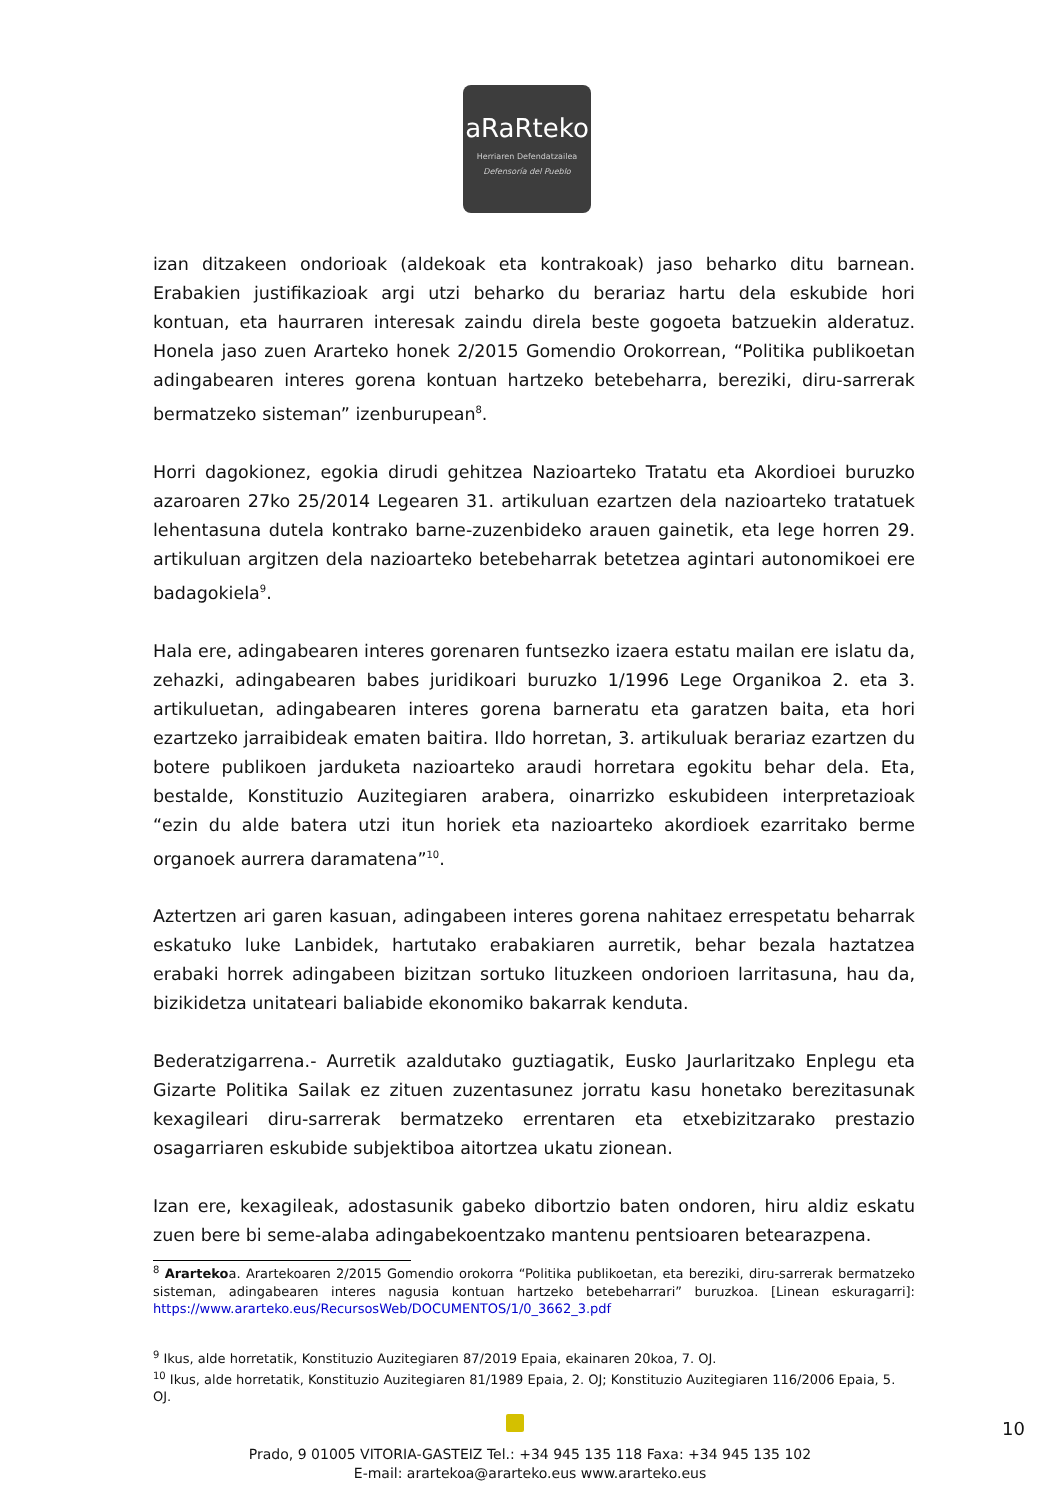aRaRteko
Herriaren Defendatzailea
Defensoría del Pueblo
izan ditzakeen ondorioak (aldekoak eta kontrakoak) jaso beharko ditu barnean. Erabakien justifikazioak argi utzi beharko du berariaz hartu dela eskubide hori kontuan, eta haurraren interesak zaindu direla beste gogoeta batzuekin alderatuz. Honela jaso zuen Ararteko honek 2/2015 Gomendio Orokorrean, “Politika publikoetan adingabearen interes gorena kontuan hartzeko betebeharra, bereziki, diru-sarrerak bermatzeko sisteman” izenburupean<sup>8</sup>.
Horri dagokionez, egokia dirudi gehitzea Nazioarteko Tratatu eta Akordioei buruzko azaroaren 27ko 25/2014 Legearen 31. artikuluan ezartzen dela nazioarteko tratatuek lehentasuna dutela kontrako barne-zuzenbideko arauen gainetik, eta lege horren 29. artikuluan argitzen dela nazioarteko betebeharrak betetzea agintari autonomikoei ere badagokiela<sup>9</sup>.
Hala ere, adingabearen interes gorenaren funtsezko izaera estatu mailan ere islatu da, zehazki, adingabearen babes juridikoari buruzko 1/1996 Lege Organikoa 2. eta 3. artikuluetan, adingabearen interes gorena barneratu eta garatzen baita, eta hori ezartzeko jarraibideak ematen baitira. Ildo horretan, 3. artikuluak berariaz ezartzen du botere publikoen jarduketa nazioarteko araudi horretara egokitu behar dela. Eta, bestalde, Konstituzio Auzitegiaren arabera, oinarrizko eskubideen interpretazioak “ezin du alde batera utzi itun horiek eta nazioarteko akordioek ezarritako berme organoek aurrera daramatena”<sup>10</sup>.
Aztertzen ari garen kasuan, adingabeen interes gorena nahitaez errespetatu beharrak eskatuko luke Lanbidek, hartutako erabakiaren aurretik, behar bezala haztatzea erabaki horrek adingabeen bizitzan sortuko lituzkeen ondorioen larritasuna, hau da, bizikidetza unitateari baliabide ekonomiko bakarrak kenduta.
Bederatzigarrena.- Aurretik azaldutako guztiagatik, Eusko Jaurlaritzako Enplegu eta Gizarte Politika Sailak ez zituen zuzentasunez jorratu kasu honetako berezitasunak kexagileari diru-sarrerak bermatzeko errentaren eta etxebizitzarako prestazio osagarriaren eskubide subjektiboa aitortzea ukatu zionean.
Izan ere, kexagileak, adostasunik gabeko dibortzio baten ondoren, hiru aldiz eskatu zuen bere bi seme-alaba adingabekoentzako mantenu pentsioaren betearazpena.
<sup>8</sup> Arartekoa. Arartekoaren 2/2015 Gomendio orokorra “Politika publikoetan, eta bereziki, diru-sarrerak bermatzeko sisteman, adingabearen interes nagusia kontuan hartzeko betebeharrari” buruzkoa. [Linean eskuragarri]: https://www.ararteko.eus/RecursosWeb/DOCUMENTOS/1/0_3662_3.pdf
<sup>9</sup> Ikus, alde horretatik, Konstituzio Auzitegiaren 87/2019 Epaia, ekainaren 20koa, 7. OJ.
<sup>10</sup> Ikus, alde horretatik, Konstituzio Auzitegiaren 81/1989 Epaia, 2. OJ; Konstituzio Auzitegiaren 116/2006 Epaia, 5. OJ.
10
Prado, 9 01005 VITORIA-GASTEIZ Tel.: +34 945 135 118 Faxa: +34 945 135 102
E-mail: arartekoa@ararteko.eus www.ararteko.eus